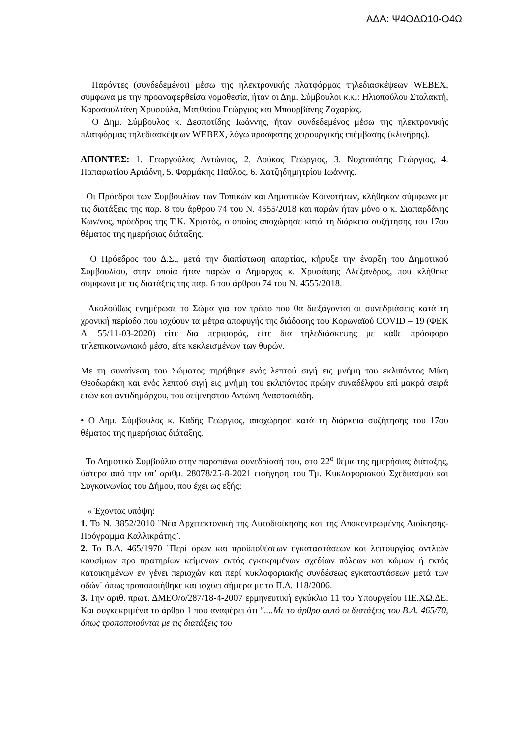ΑΔΑ: Ψ4ΟΔΩ10-Ο4Ω
Παρόντες (συνδεδεμένοι) μέσω της ηλεκτρονικής πλατφόρμας τηλεδιασκέψεων WEBEX, σύμφωνα με την προαναφερθείσα νομοθεσία, ήταν οι Δημ. Σύμβουλοι κ.κ.: Ηλιοπούλου Σταλακτή, Καρασουλτάνη Χρυσούλα, Ματθαίου Γεώργιος και Μπουρβάνης Ζαχαρίας.
Ο Δημ. Σύμβουλος κ. Δεσποτίδης Ιωάννης, ήταν συνδεδεμένος μέσω της ηλεκτρονικής πλατφόρμας τηλεδιασκέψεων WEBEX, λόγω πρόσφατης χειρουργικής επέμβασης (κλινήρης).
ΑΠΟΝΤΕΣ: 1. Γεωργούλας Αντώνιος, 2. Δούκας Γεώργιος, 3. Νυχτοπάτης Γεώργιος, 4. Παπαφωτίου Αριάδνη, 5. Φαρμάκης Παύλος, 6. Χατζηδημητρίου Ιωάννης.
Οι Πρόεδροι των Συμβουλίων των Τοπικών και Δημοτικών Κοινοτήτων, κλήθηκαν σύμφωνα με τις διατάξεις της παρ. 8 του άρθρου 74 του Ν. 4555/2018 και παρών ήταν μόνο ο κ. Σιαπαρδάνης Κων/νος, πρόεδρος της Τ.Κ. Χριστός, ο οποίος αποχώρησε κατά τη διάρκεια συζήτησης του 17ου θέματος της ημερήσιας διάταξης.
Ο Πρόεδρος του Δ.Σ., μετά την διαπίστωση απαρτίας, κήρυξε την έναρξη του Δημοτικού Συμβουλίου, στην οποία ήταν παρών ο Δήμαρχος κ. Χρυσάφης Αλέξανδρος, που κλήθηκε σύμφωνα με τις διατάξεις της παρ. 6 του άρθρου 74 του Ν. 4555/2018.
Ακολούθως ενημέρωσε το Σώμα για τον τρόπο που θα διεξάγονται οι συνεδριάσεις κατά τη χρονική περίοδο που ισχύουν τα μέτρα αποφυγής της διάδοσης του Κορωναϊού COVID – 19 (ΦΕΚ Α' 55/11-03-2020) είτε δια περιφοράς, είτε δια τηλεδιάσκεψης με κάθε πρόσφορο τηλεπικοινωνιακό μέσο, είτε κεκλεισμένων των θυρών.
Με τη συναίνεση του Σώματος τηρήθηκε ενός λεπτού σιγή εις μνήμη του εκλιπόντος Μίκη Θεοδωράκη και ενός λεπτού σιγή εις μνήμη του εκλιπόντος πρώην συναδέλφου επί μακρά σειρά ετών και αντιδημάρχου, του αείμνηστου Αντώνη Αναστασιάδη.
• Ο Δημ. Σύμβουλος κ. Καδής Γεώργιος, αποχώρησε κατά τη διάρκεια συζήτησης του 17ου θέματος της ημερήσιας διάταξης.
Το Δημοτικό Συμβούλιο στην παραπάνω συνεδρίασή του, στο 22<sup>ο</sup> θέμα της ημερήσιας διάταξης, ύστερα από την υπ’ αριθμ. 28078/25-8-2021 εισήγηση του Τμ. Κυκλοφοριακού Σχεδιασμού και Συγκοινωνίας του Δήμου, που έχει ως εξής:
« Έχοντας υπόψη:
1. Το Ν. 3852/2010 ¨Νέα Αρχιτεκτονική της Αυτοδιοίκησης και της Αποκεντρωμένης Διοίκησης-Πρόγραμμα Καλλικράτης¨.
2. Το Β.Δ. 465/1970 ¨Περί όρων και προϋποθέσεων εγκαταστάσεων και λειτουργίας αντλιών καυσίμων προ πρατηρίων κείμενων εκτός εγκεκριμένων σχεδίων πόλεων και κώμων ή εκτός κατοικημένων εν γένει περιοχών και περί κυκλοφοριακής συνδέσεως εγκαταστάσεων μετά των οδών¨ όπως τροποποιήθηκε και ισχύει σήμερα με το Π.Δ. 118/2006.
3. Την αριθ. πρωτ. ΔΜΕΟ/ο/287/18-4-2007 ερμηνευτική εγκύκλιο 11 του Υπουργείου ΠΕ.ΧΩ.ΔΕ. Και συγκεκριμένα το άρθρο 1 που αναφέρει ότι “....Με το άρθρο αυτό οι διατάξεις του Β.Δ. 465/70, όπως τροποποιούνται με τις διατάξεις του